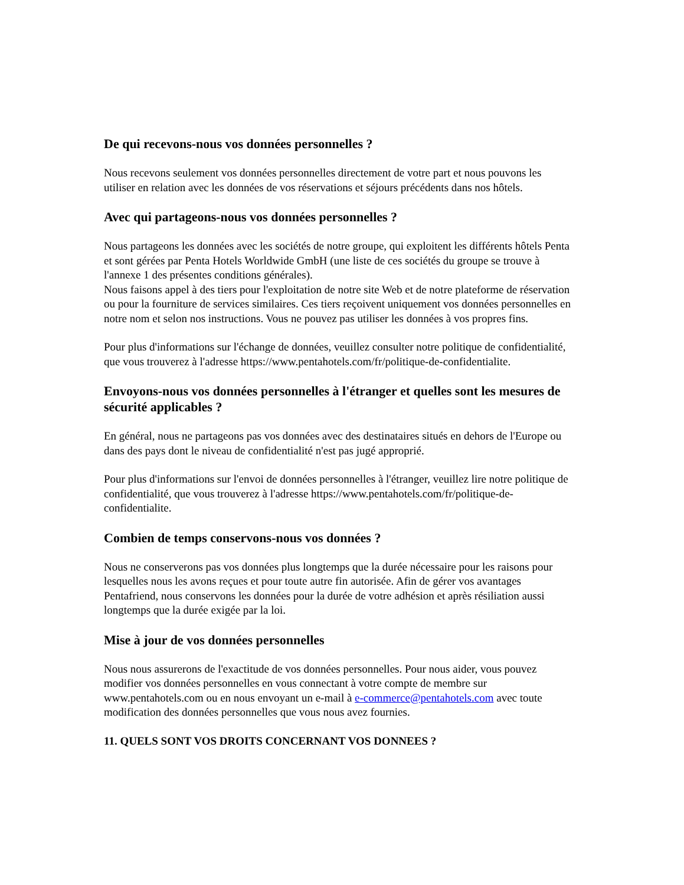De qui recevons-nous vos données personnelles ?
Nous recevons seulement vos données personnelles directement de votre part et nous pouvons les utiliser en relation avec les données de vos réservations et séjours précédents dans nos hôtels.
Avec qui partageons-nous vos données personnelles ?
Nous partageons les données avec les sociétés de notre groupe, qui exploitent les différents hôtels Penta et sont gérées par Penta Hotels Worldwide GmbH (une liste de ces sociétés du groupe se trouve à l'annexe 1 des présentes conditions générales).
Nous faisons appel à des tiers pour l'exploitation de notre site Web et de notre plateforme de réservation ou pour la fourniture de services similaires. Ces tiers reçoivent uniquement vos données personnelles en notre nom et selon nos instructions. Vous ne pouvez pas utiliser les données à vos propres fins.
Pour plus d'informations sur l'échange de données, veuillez consulter notre politique de confidentialité, que vous trouverez à l'adresse https://www.pentahotels.com/fr/politique-de-confidentialite.
Envoyons-nous vos données personnelles à l'étranger et quelles sont les mesures de sécurité applicables ?
En général, nous ne partageons pas vos données avec des destinataires situés en dehors de l'Europe ou dans des pays dont le niveau de confidentialité n'est pas jugé approprié.
Pour plus d'informations sur l'envoi de données personnelles à l'étranger, veuillez lire notre politique de confidentialité, que vous trouverez à l'adresse https://www.pentahotels.com/fr/politique-de-confidentialite.
Combien de temps conservons-nous vos données ?
Nous ne conserverons pas vos données plus longtemps que la durée nécessaire pour les raisons pour lesquelles nous les avons reçues et pour toute autre fin autorisée. Afin de gérer vos avantages Pentafriend, nous conservons les données pour la durée de votre adhésion et après résiliation aussi longtemps que la durée exigée par la loi.
Mise à jour de vos données personnelles
Nous nous assurerons de l'exactitude de vos données personnelles. Pour nous aider, vous pouvez modifier vos données personnelles en vous connectant à votre compte de membre sur www.pentahotels.com ou en nous envoyant un e-mail à e-commerce@pentahotels.com avec toute modification des données personnelles que vous nous avez fournies.
11. QUELS SONT VOS DROITS CONCERNANT VOS DONNEES ?